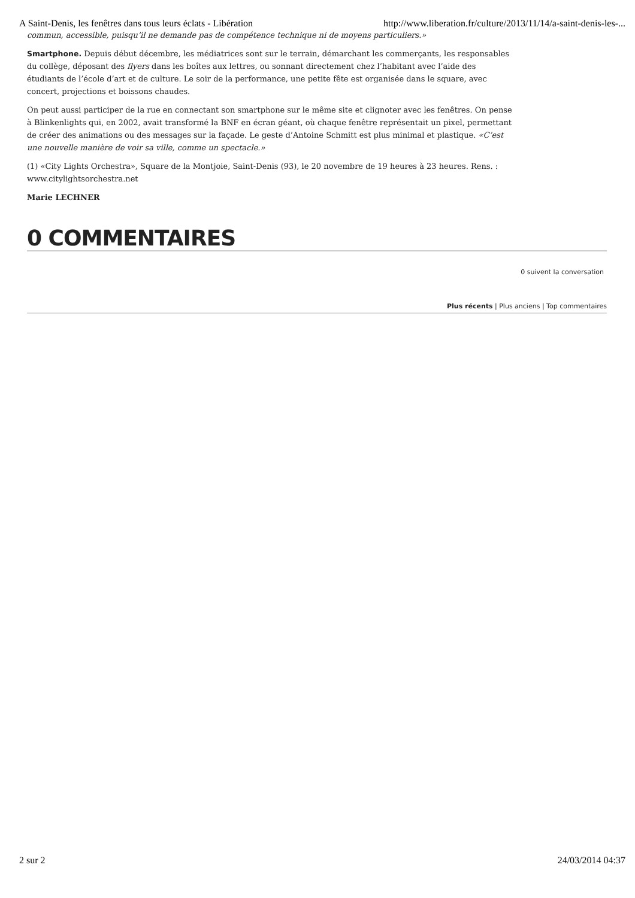A Saint-Denis, les fenêtres dans tous leurs éclats - Libération http://www.liberation.fr/culture/2013/11/14/a-saint-denis-les-...
commun, accessible, puisqu’il ne demande pas de compétence technique ni de moyens particuliers.»
Smartphone. Depuis début décembre, les médiatrices sont sur le terrain, démarchant les commerçants, les responsables du collège, déposant des flyers dans les boîtes aux lettres, ou sonnant directement chez l’habitant avec l’aide des étudiants de l’école d’art et de culture. Le soir de la performance, une petite fête est organisée dans le square, avec concert, projections et boissons chaudes.
On peut aussi participer de la rue en connectant son smartphone sur le même site et clignoter avec les fenêtres. On pense à Blinkenlights qui, en 2002, avait transformé la BNF en écran géant, où chaque fenêtre représentait un pixel, permettant de créer des animations ou des messages sur la façade. Le geste d’Antoine Schmitt est plus minimal et plastique. «C’est une nouvelle manière de voir sa ville, comme un spectacle.»
(1) «City Lights Orchestra», Square de la Montjoie, Saint-Denis (93), le 20 novembre de 19 heures à 23 heures. Rens. : www.citylightsorchestra.net
Marie LECHNER
0 COMMENTAIRES
0 suivent la conversation
Plus récents | Plus anciens | Top commentaires
2 sur 2 24/03/2014 04:37